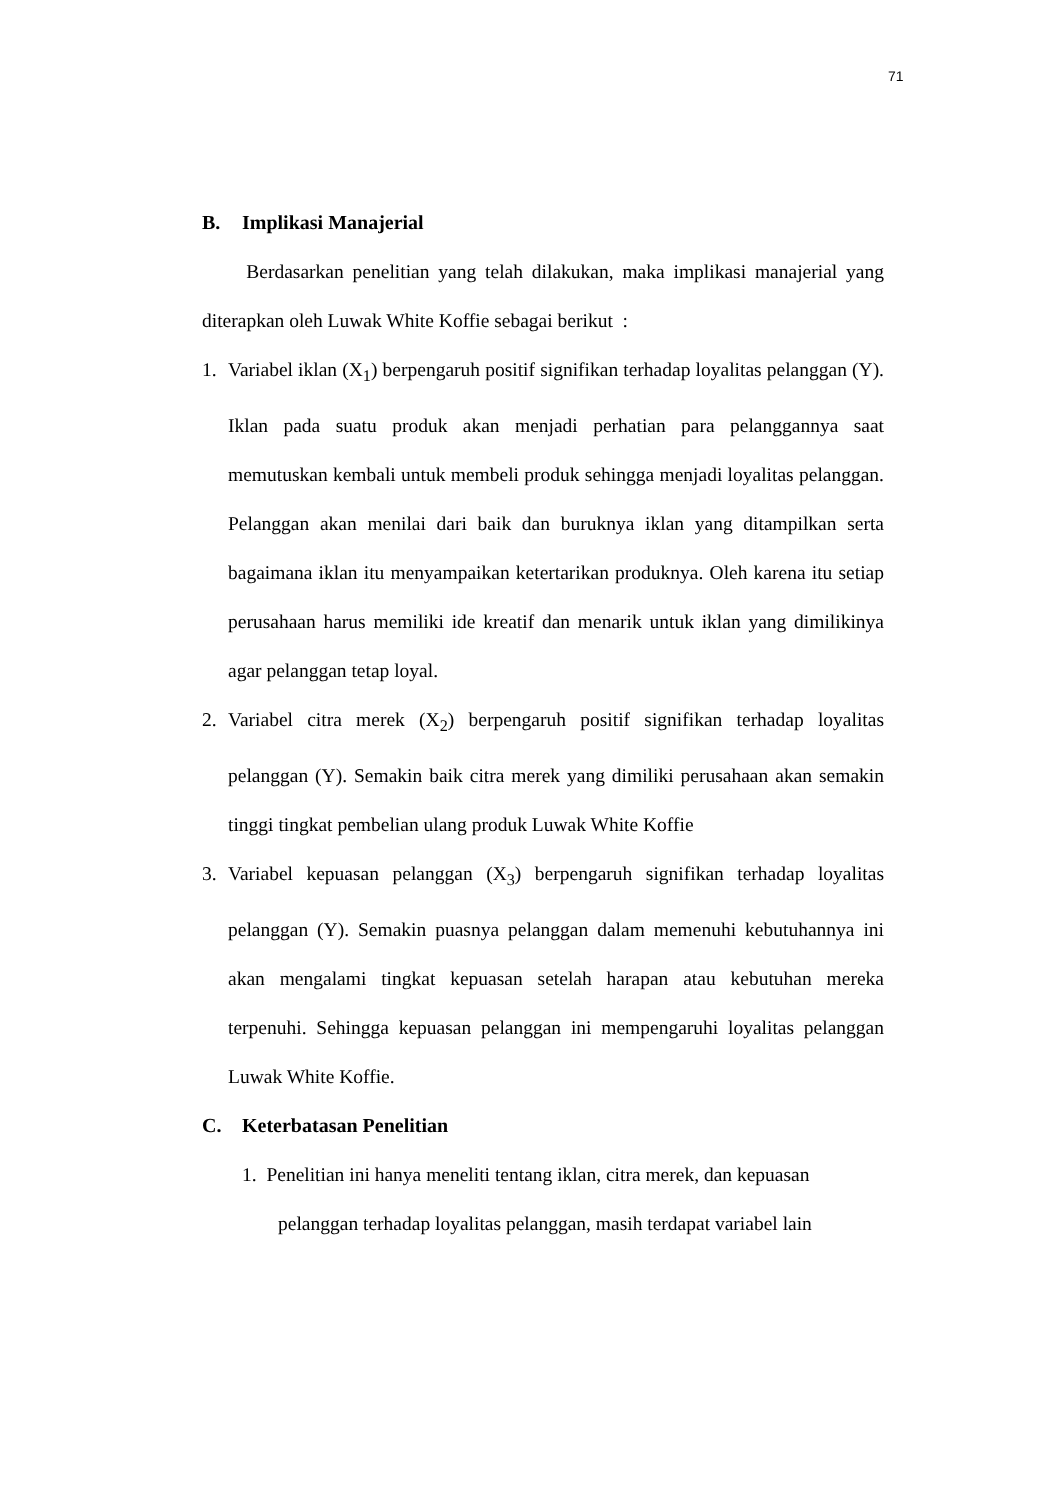71
B. Implikasi Manajerial
Berdasarkan penelitian yang telah dilakukan, maka implikasi manajerial yang diterapkan oleh Luwak White Koffie sebagai berikut :
1. Variabel iklan (X<sub>1</sub>) berpengaruh positif signifikan terhadap loyalitas pelanggan (Y). Iklan pada suatu produk akan menjadi perhatian para pelanggannya saat memutuskan kembali untuk membeli produk sehingga menjadi loyalitas pelanggan. Pelanggan akan menilai dari baik dan buruknya iklan yang ditampilkan serta bagaimana iklan itu menyampaikan ketertarikan produknya. Oleh karena itu setiap perusahaan harus memiliki ide kreatif dan menarik untuk iklan yang dimilikinya agar pelanggan tetap loyal.
2. Variabel citra merek (X<sub>2</sub>) berpengaruh positif signifikan terhadap loyalitas pelanggan (Y). Semakin baik citra merek yang dimiliki perusahaan akan semakin tinggi tingkat pembelian ulang produk Luwak White Koffie
3. Variabel kepuasan pelanggan (X<sub>3</sub>) berpengaruh signifikan terhadap loyalitas pelanggan (Y). Semakin puasnya pelanggan dalam memenuhi kebutuhannya ini akan mengalami tingkat kepuasan setelah harapan atau kebutuhan mereka terpenuhi. Sehingga kepuasan pelanggan ini mempengaruhi loyalitas pelanggan Luwak White Koffie.
C. Keterbatasan Penelitian
1. Penelitian ini hanya meneliti tentang iklan, citra merek, dan kepuasan
pelanggan terhadap loyalitas pelanggan, masih terdapat variabel lain